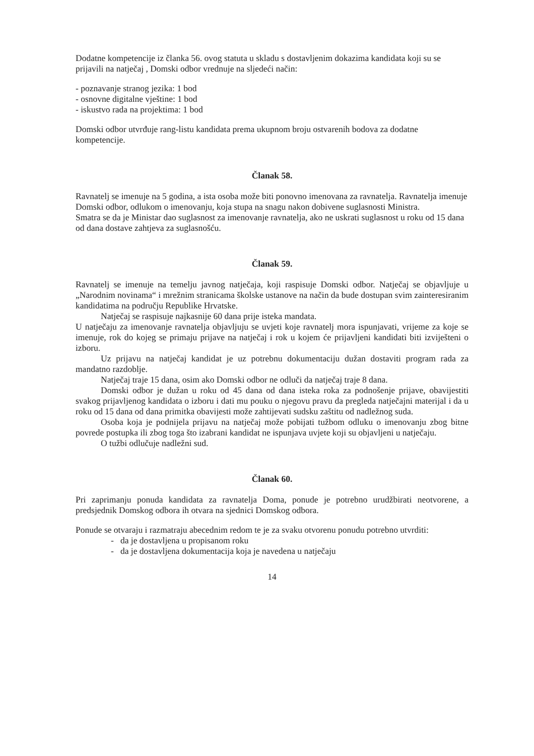Dodatne kompetencije iz članka 56. ovog statuta u skladu s dostavljenim dokazima kandidata koji su se prijavili na natječaj , Domski odbor vrednuje na sljedeći način:
- poznavanje stranog jezika: 1 bod
- osnovne digitalne vještine: 1 bod
- iskustvo rada na projektima: 1 bod
Domski odbor utvrđuje rang-listu kandidata prema ukupnom broju ostvarenih bodova za dodatne kompetencije.
Članak 58.
Ravnatelj se imenuje na 5 godina, a ista osoba može biti ponovno imenovana za ravnatelja. Ravnatelja imenuje Domski odbor, odlukom o imenovanju, koja stupa na snagu nakon dobivene suglasnosti Ministra.
Smatra se da je Ministar dao suglasnost za imenovanje ravnatelja, ako ne uskrati suglasnost u roku od 15 dana od dana dostave zahtjeva za suglasnošću.
Članak 59.
Ravnatelj se imenuje na temelju javnog natječaja, koji raspisuje Domski odbor. Natječaj se objavljuje u „Narodnim novinama“ i mrežnim stranicama školske ustanove na način da bude dostupan svim zainteresiranim kandidatima na području Republike Hrvatske.
Natječaj se raspisuje najkasnije 60 dana prije isteka mandata.
U natječaju za imenovanje ravnatelja objavljuju se uvjeti koje ravnatelj mora ispunjavati, vrijeme za koje se imenuje, rok do kojeg se primaju prijave na natječaj i rok u kojem će prijavljeni kandidati biti izviješteni o izboru.
Uz prijavu na natječaj kandidat je uz potrebnu dokumentaciju dužan dostaviti program rada za mandatno razdoblje.
Natječaj traje 15 dana, osim ako Domski odbor ne odluči da natječaj traje 8 dana.
Domski odbor je dužan u roku od 45 dana od dana isteka roka za podnošenje prijave, obavijestiti svakog prijavljenog kandidata o izboru i dati mu pouku o njegovu pravu da pregleda natječajni materijal i da u roku od 15 dana od dana primitka obavijesti može zahtijevati sudsku zaštitu od nadležnog suda.
Osoba koja je podnijela prijavu na natječaj može pobijati tužbom odluku o imenovanju zbog bitne povrede postupka ili zbog toga što izabrani kandidat ne ispunjava uvjete koji su objavljeni u natječaju.
O tužbi odlučuje nadležni sud.
Članak 60.
Pri zaprimanju ponuda kandidata za ravnatelja Doma, ponude je potrebno urudžbirati neotvorene, a predsjednik Domskog odbora ih otvara na sjednici Domskog odbora.
Ponude se otvaraju i razmatraju abecednim redom te je za svaku otvorenu ponudu potrebno utvrditi:
- da je dostavljena u propisanom roku
- da je dostavljena dokumentacija koja je navedena u natječaju
14